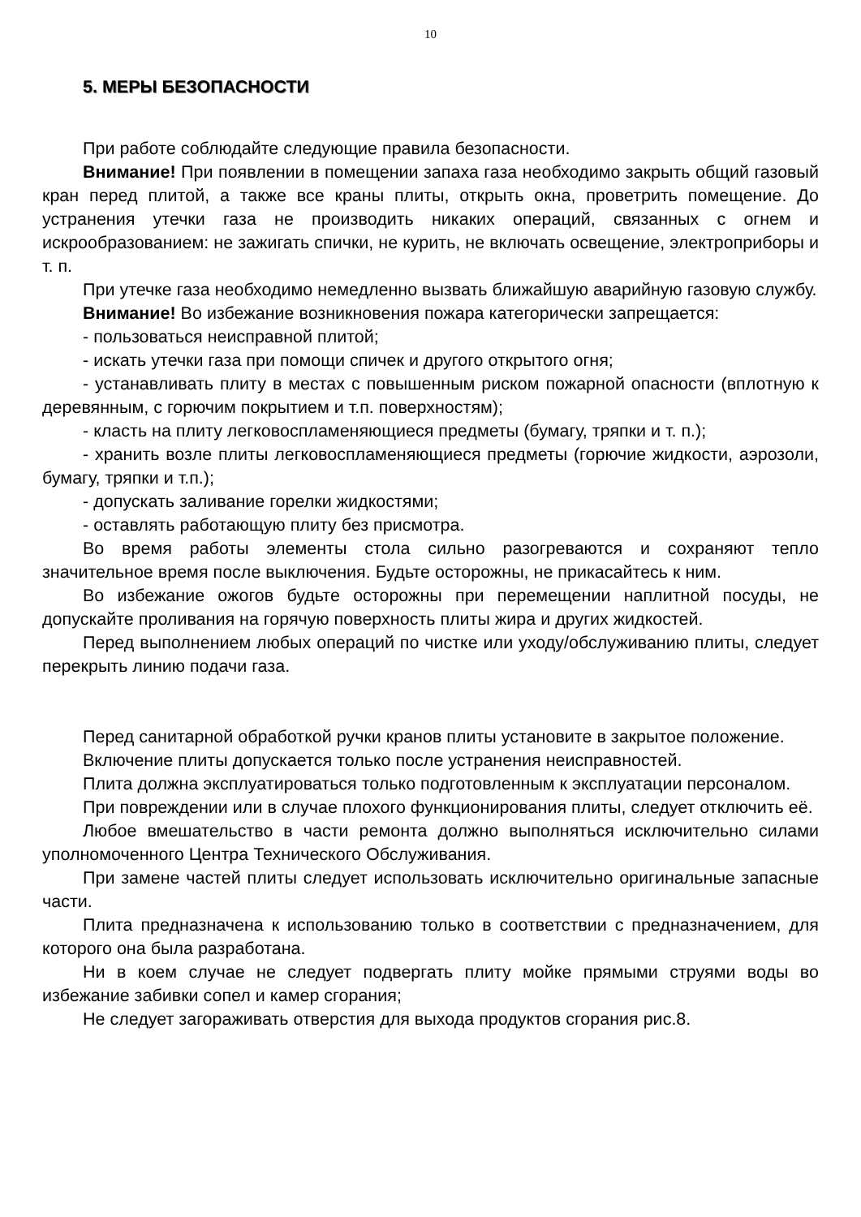10
5. МЕРЫ БЕЗОПАСНОСТИ
При работе соблюдайте следующие правила безопасности.
Внимание! При появлении в помещении запаха газа необходимо закрыть общий газовый кран перед плитой, а также все краны плиты, открыть окна, проветрить помещение. До устранения утечки газа не производить никаких операций, связанных с огнем и искрообразованием: не зажигать спички, не курить, не включать освещение, электроприборы и т. п.
При утечке газа необходимо немедленно вызвать ближайшую аварийную газовую службу.
Внимание! Во избежание возникновения пожара категорически запрещается:
- пользоваться неисправной плитой;
- искать утечки газа при помощи спичек и другого открытого огня;
- устанавливать плиту в местах с повышенным риском пожарной опасности (вплотную к деревянным, с горючим покрытием и т.п. поверхностям);
- класть на плиту легковоспламеняющиеся предметы (бумагу, тряпки и т. п.);
- хранить возле плиты легковоспламеняющиеся предметы (горючие жидкости, аэрозоли, бумагу, тряпки и т.п.);
- допускать заливание горелки жидкостями;
- оставлять работающую плиту без присмотра.
Во время работы элементы стола сильно разогреваются и сохраняют тепло значительное время после выключения. Будьте осторожны, не прикасайтесь к ним.
Во избежание ожогов будьте осторожны при перемещении наплитной посуды, не допускайте проливания на горячую поверхность плиты жира и других жидкостей.
Перед выполнением любых операций по чистке или уходу/обслуживанию плиты, следует перекрыть линию подачи газа.
Перед санитарной обработкой ручки кранов плиты установите в закрытое положение.
Включение плиты допускается только после устранения неисправностей.
Плита должна эксплуатироваться только подготовленным к эксплуатации персоналом.
При повреждении или в случае плохого функционирования плиты, следует отключить её.
Любое вмешательство в части ремонта должно выполняться исключительно силами уполномоченного Центра Технического Обслуживания.
При замене частей плиты следует использовать исключительно оригинальные запасные части.
Плита предназначена к использованию только в соответствии с предназначением, для которого она была разработана.
Ни в коем случае не следует подвергать плиту мойке прямыми струями воды во избежание забивки сопел и камер сгорания;
Не следует загораживать отверстия для выхода продуктов сгорания рис.8.